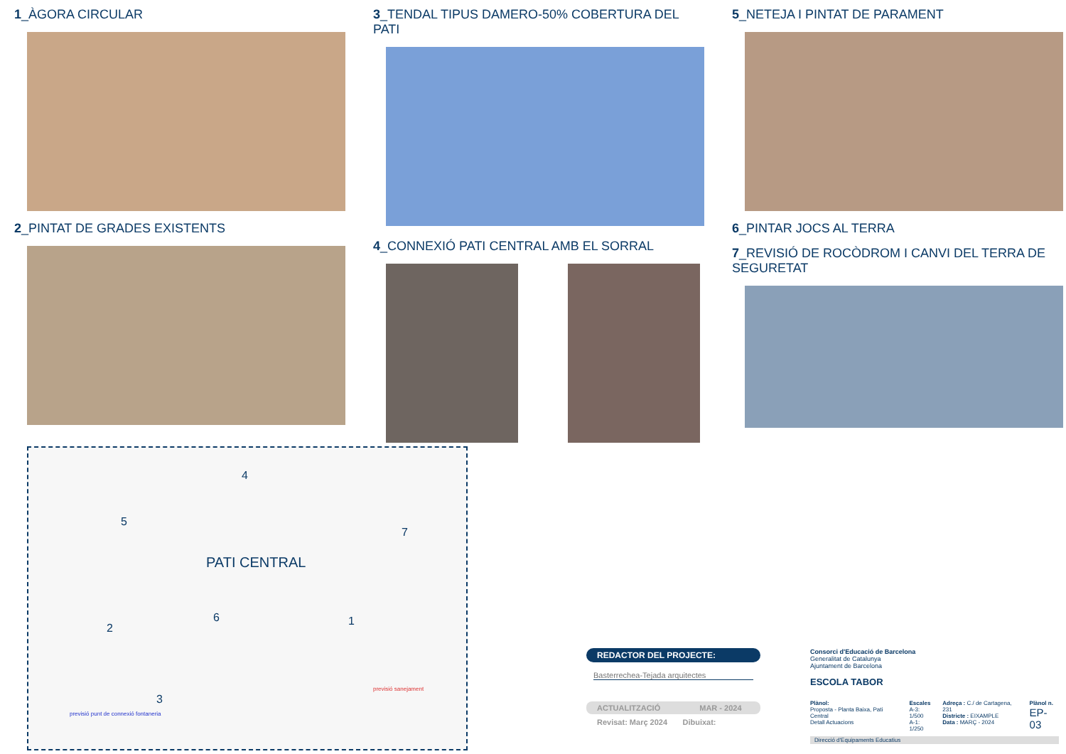1_ÀGORA CIRCULAR
2_PINTAT DE GRADES EXISTENTS
3_TENDAL TIPUS DAMERO-50% COBERTURA DEL PATI
4_CONNEXIÓ PATI CENTRAL AMB EL SORRAL
5_NETEJA I PINTAT DE PARAMENT
6_PINTAR JOCS AL TERRA
7_REVISIÓ DE ROCÒDROM I CANVI DEL TERRA DE SEGURETAT
4
5
7
PATI CENTRAL
2
6 1
3
previsió sanejament
previsió punt de connexió fontaneria
REDACTOR DEL PROJECTE:
Basterrechea-Tejada arquitectes
ACTUALITZACIÓ MAR - 2024
Revisat: Març 2024 Dibuixat:
Consorci d'Educació de Barcelona
Generalitat de Catalunya
Ajuntament de Barcelona
ESCOLA TABOR
Plànol:
Proposta - Planta Baixa, Pati Central
Detall Actuacions
Escales
A-3: 1/500
A-1: 1/250
Adreça : C./ de Cartagena, 231
Districte : EIXAMPLE
Data : MARÇ - 2024
Plànol n.
EP-03
Direcció d'Equipaments Educatius